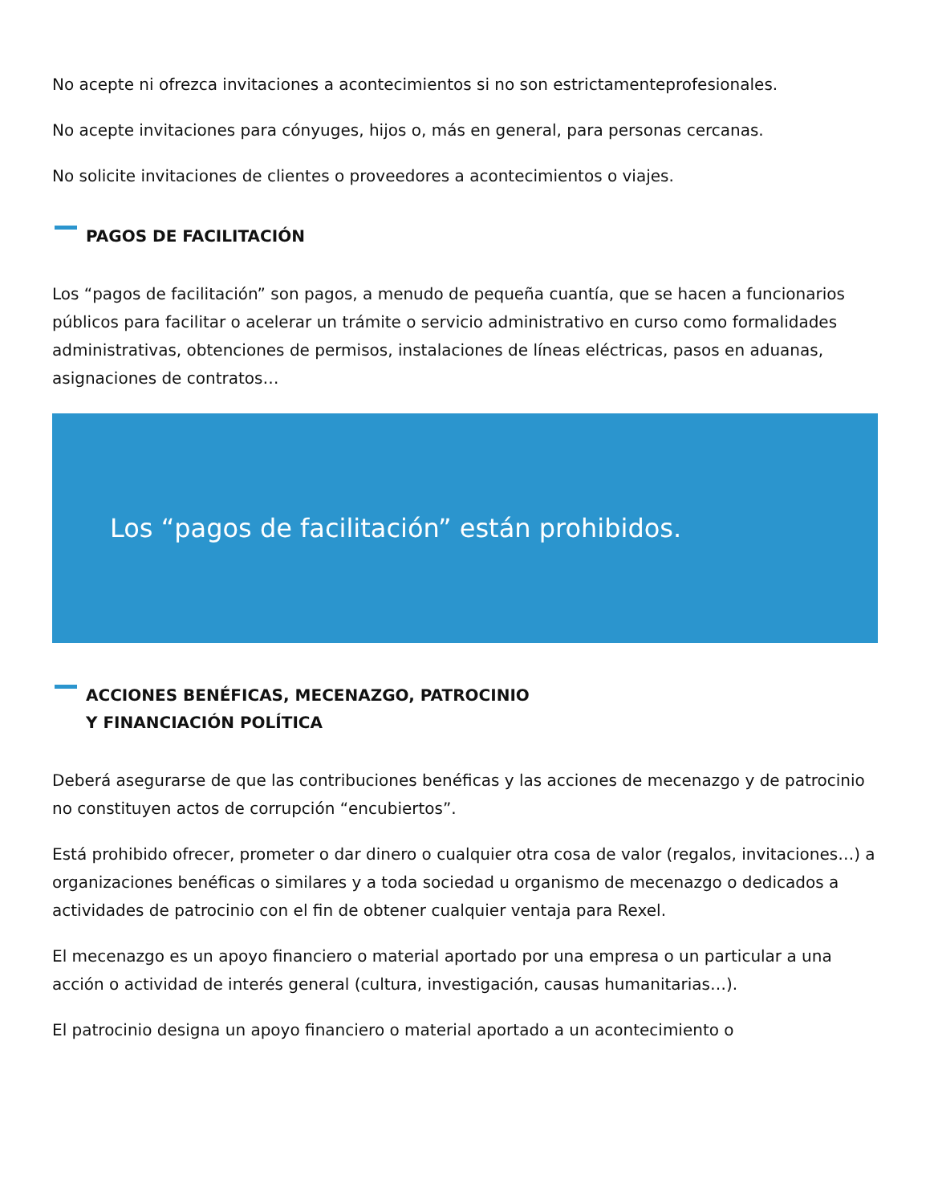No acepte ni ofrezca invitaciones a acontecimientos si no son estrictamenteprofesionales.
No acepte invitaciones para cónyuges, hijos o, más en general, para personas cercanas.
No solicite invitaciones de clientes o proveedores a acontecimientos o viajes.
PAGOS DE FACILITACIÓN
Los “pagos de facilitación” son pagos, a menudo de pequeña cuantía, que se hacen a funcionarios públicos para facilitar o acelerar un trámite o servicio administrativo en curso como formalidades administrativas, obtenciones de permisos, instalaciones de líneas eléctricas, pasos en aduanas, asignaciones de contratos…
Los “pagos de facilitación” están prohibidos.
ACCIONES BENÉFICAS, MECENAZGO, PATROCINIO
Y FINANCIACIÓN POLÍTICA
Deberá asegurarse de que las contribuciones benéficas y las acciones de mecenazgo y de patrocinio no constituyen actos de corrupción “encubiertos”.
Está prohibido ofrecer, prometer o dar dinero o cualquier otra cosa de valor (regalos, invitaciones…) a organizaciones benéficas o similares y a toda sociedad u organismo de mecenazgo o dedicados a actividades de patrocinio con el fin de obtener cualquier ventaja para Rexel.
El mecenazgo es un apoyo financiero o material aportado por una empresa o un particular a una acción o actividad de interés general (cultura, investigación, causas humanitarias…).
El patrocinio designa un apoyo financiero o material aportado a un acontecimiento o